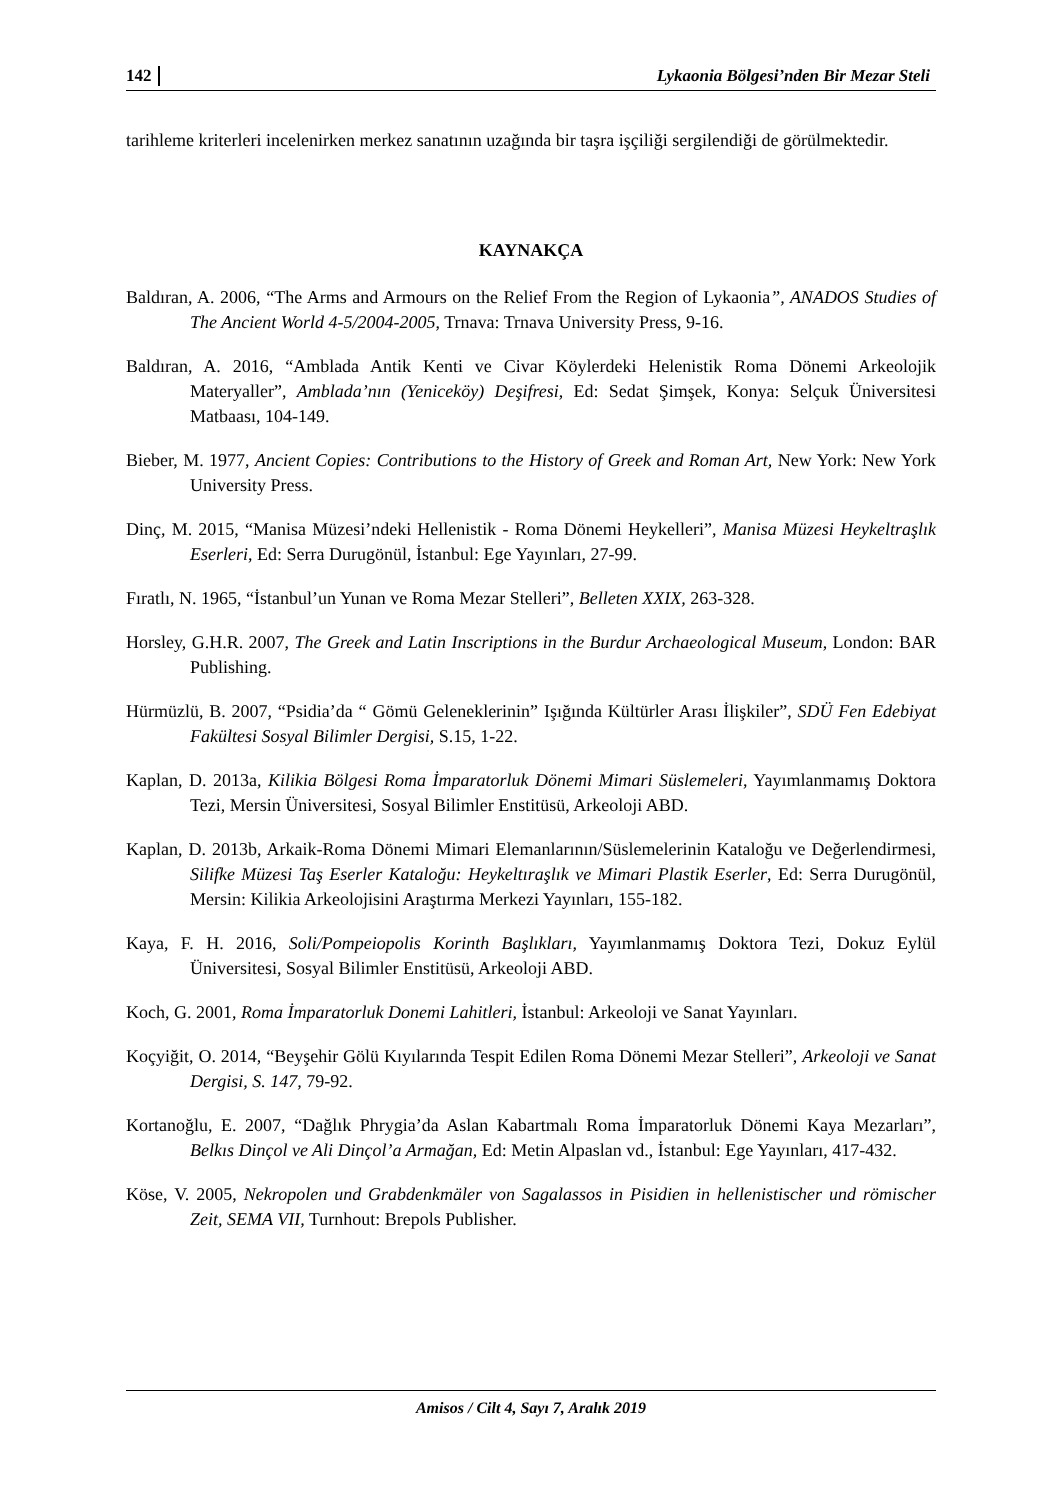142 Lykaonia Bölgesi’nden Bir Mezar Steli
tarihleme kriterleri incelenirken merkez sanatının uzağında bir taşra işçiliği sergilendiği de görülmektedir.
KAYNAKÇA
Baldıran, A. 2006, “The Arms and Armours on the Relief From the Region of Lykaonia”, ANADOS Studies of The Ancient World 4-5/2004-2005, Trnava: Trnava University Press, 9-16.
Baldıran, A. 2016, “Amblada Antik Kenti ve Civar Köylerdeki Helenistik Roma Dönemi Arkeolojik Materyaller”, Amblada’nın (Yeniceköy) Deşifresi, Ed: Sedat Şimşek, Konya: Selçuk Üniversitesi Matbaası, 104-149.
Bieber, M. 1977, Ancient Copies: Contributions to the History of Greek and Roman Art, New York: New York University Press.
Dinç, M. 2015, “Manisa Müzesi’ndeki Hellenistik - Roma Dönemi Heykelleri”, Manisa Müzesi Heykeltraşlık Eserleri, Ed: Serra Durugönül, İstanbul: Ege Yayınları, 27-99.
Fıratlı, N. 1965, “İstanbul’un Yunan ve Roma Mezar Stelleri”, Belleten XXIX, 263-328.
Horsley, G.H.R. 2007, The Greek and Latin Inscriptions in the Burdur Archaeological Museum, London: BAR Publishing.
Hürmüzlü, B. 2007, “Psidia’da “ Gömü Geleneklerinin” Işığında Kültürler Arası İlişkiler”, SDÜ Fen Edebiyat Fakültesi Sosyal Bilimler Dergisi, S.15, 1-22.
Kaplan, D. 2013a, Kilikia Bölgesi Roma İmparatorluk Dönemi Mimari Süslemeleri, Yayımlanmamış Doktora Tezi, Mersin Üniversitesi, Sosyal Bilimler Enstitüsü, Arkeoloji ABD.
Kaplan, D. 2013b, Arkaik-Roma Dönemi Mimari Elemanlarının/Süslemelerinin Kataloğu ve Değerlendirmesi, Silifke Müzesi Taş Eserler Kataloğu: Heykeltıraşlık ve Mimari Plastik Eserler, Ed: Serra Durugönül, Mersin: Kilikia Arkeolojisini Araştırma Merkezi Yayınları, 155-182.
Kaya, F. H. 2016, Soli/Pompeiopolis Korinth Başlıkları, Yayımlanmamış Doktora Tezi, Dokuz Eylül Üniversitesi, Sosyal Bilimler Enstitüsü, Arkeoloji ABD.
Koch, G. 2001, Roma İmparatorluk Donemi Lahitleri, İstanbul: Arkeoloji ve Sanat Yayınları.
Koçyiğit, O. 2014, “Beyşehir Gölü Kıyılarında Tespit Edilen Roma Dönemi Mezar Stelleri”, Arkeoloji ve Sanat Dergisi, S. 147, 79-92.
Kortanoğlu, E. 2007, “Dağlık Phrygia’da Aslan Kabartmalı Roma İmparatorluk Dönemi Kaya Mezarları”, Belkıs Dinçol ve Ali Dinçol’a Armağan, Ed: Metin Alpaslan vd., İstanbul: Ege Yayınları, 417-432.
Köse, V. 2005, Nekropolen und Grabdenkmäler von Sagalassos in Pisidien in hellenistischer und römischer Zeit, SEMA VII, Turnhout: Brepols Publisher.
Amisos / Cilt 4, Sayı 7, Aralık 2019